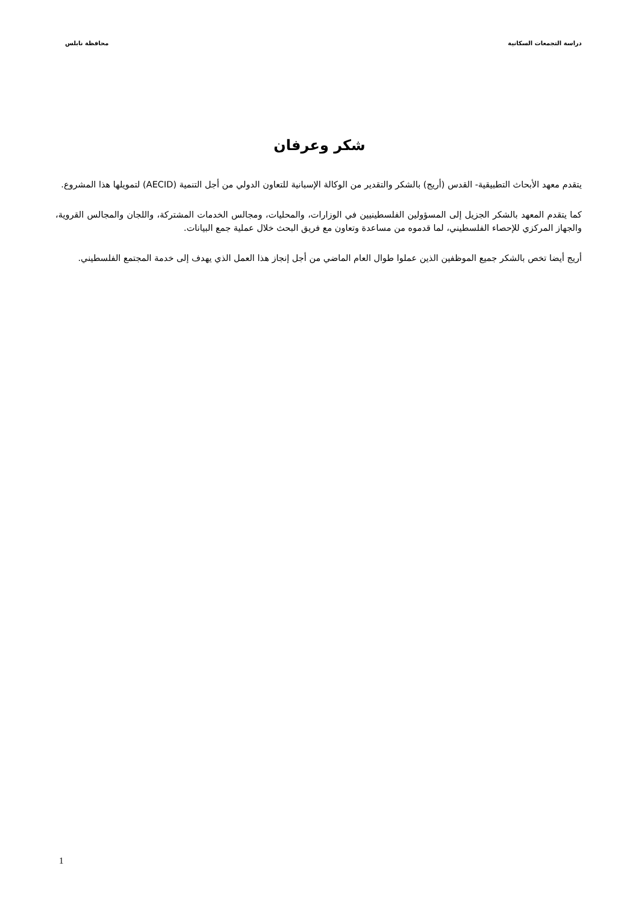دراسة التجمعات السكانية محافظة نابلس
شكر وعرفان
يتقدم معهد الأبحاث التطبيقية- القدس (أريج) بالشكر والتقدير من الوكالة الإسبانية للتعاون الدولي من أجل التنمية (AECID) لتمويلها هذا المشروع.
كما يتقدم المعهد بالشكر الجزيل إلى المسؤولين الفلسطينيين في الوزارات، والمحليات، ومجالس الخدمات المشتركة، واللجان والمجالس القروية، والجهاز المركزي للإحصاء الفلسطيني، لما قدموه من مساعدة وتعاون مع فريق البحث خلال عملية جمع البيانات.
أريج أيضا تخص بالشكر جميع الموظفين الذين عملوا طوال العام الماضي من أجل إنجاز هذا العمل الذي يهدف إلى خدمة المجتمع الفلسطيني.
1